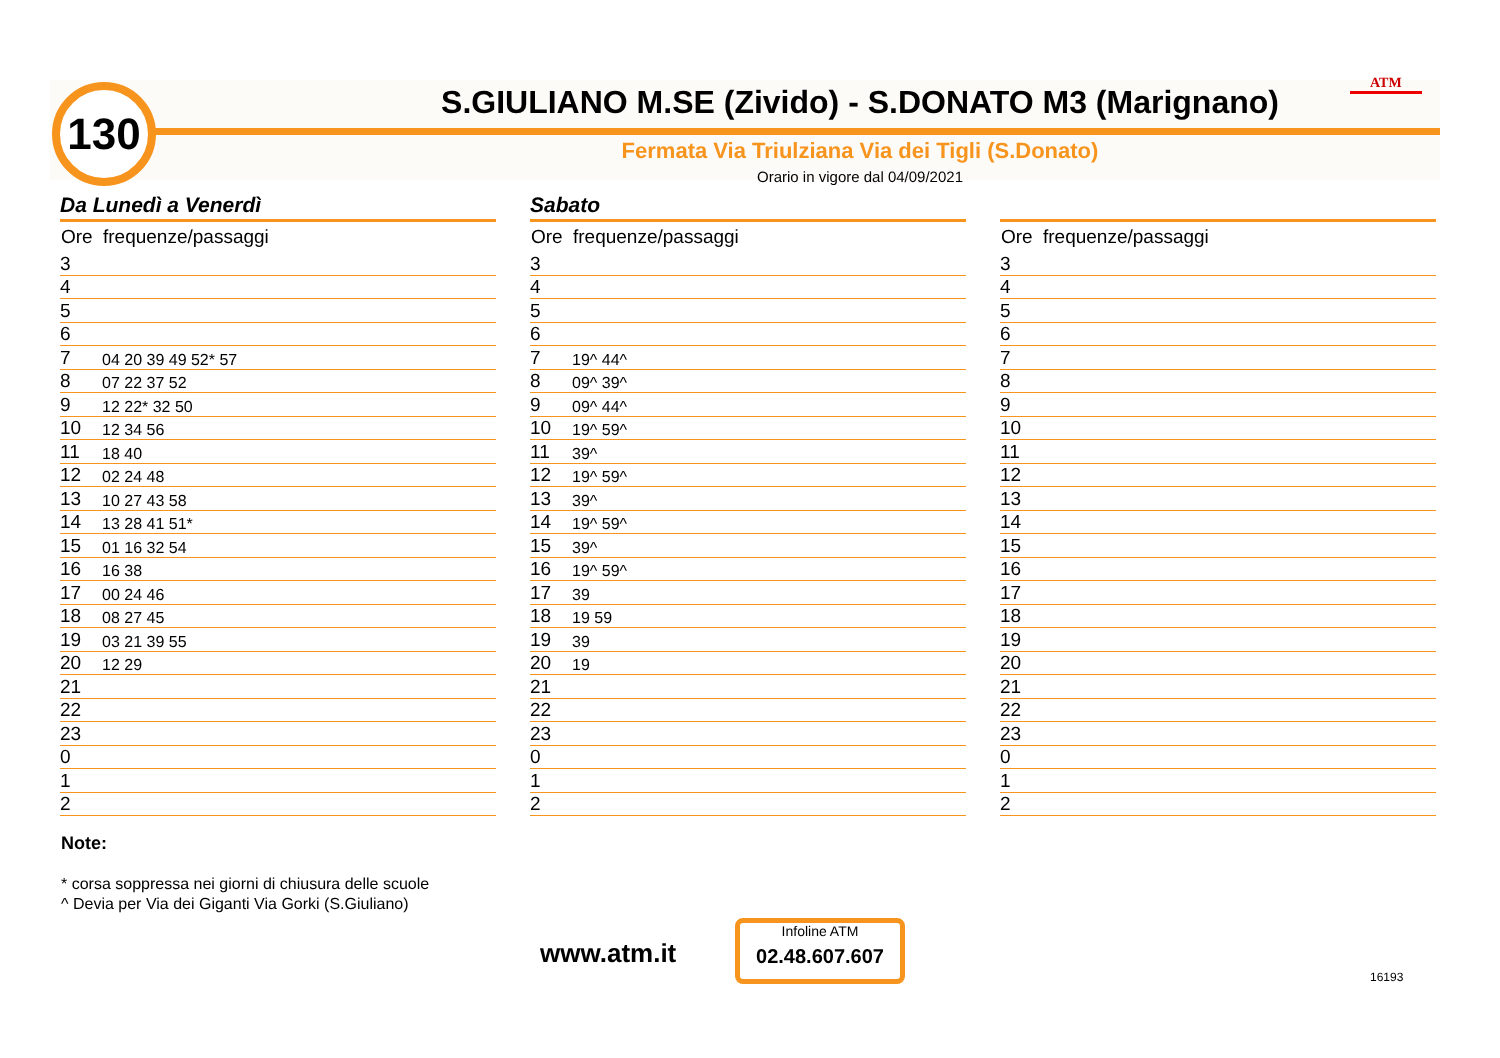130 ATM
S.GIULIANO M.SE (Zivido) - S.DONATO M3 (Marignano)
Fermata Via Triulziana Via dei Tigli (S.Donato)
Orario in vigore dal 04/09/2021
Da Lunedì a Venerdì
| Ore | frequenze/passaggi |
| --- | --- |
| 3 | |
| 4 | |
| 5 | |
| 6 | |
| 7 | 04 20 39 49 52* 57 |
| 8 | 07 22 37 52 |
| 9 | 12 22* 32 50 |
| 10 | 12 34 56 |
| 11 | 18 40 |
| 12 | 02 24 48 |
| 13 | 10 27 43 58 |
| 14 | 13 28 41 51* |
| 15 | 01 16 32 54 |
| 16 | 16 38 |
| 17 | 00 24 46 |
| 18 | 08 27 45 |
| 19 | 03 21 39 55 |
| 20 | 12 29 |
| 21 | |
| 22 | |
| 23 | |
| 0 | |
| 1 | |
| 2 | |
Sabato
| Ore | frequenze/passaggi |
| --- | --- |
| 3 | |
| 4 | |
| 5 | |
| 6 | |
| 7 | 19^ 44^ |
| 8 | 09^ 39^ |
| 9 | 09^ 44^ |
| 10 | 19^ 59^ |
| 11 | 39^ |
| 12 | 19^ 59^ |
| 13 | 39^ |
| 14 | 19^ 59^ |
| 15 | 39^ |
| 16 | 19^ 59^ |
| 17 | 39 |
| 18 | 19 59 |
| 19 | 39 |
| 20 | 19 |
| 21 | |
| 22 | |
| 23 | |
| 0 | |
| 1 | |
| 2 | |
| Ore | frequenze/passaggi |
| --- | --- |
| 3 | |
| 4 | |
| 5 | |
| 6 | |
| 7 | |
| 8 | |
| 9 | |
| 10 | |
| 11 | |
| 12 | |
| 13 | |
| 14 | |
| 15 | |
| 16 | |
| 17 | |
| 18 | |
| 19 | |
| 20 | |
| 21 | |
| 22 | |
| 23 | |
| 0 | |
| 1 | |
| 2 | |
Note:
* corsa soppressa nei giorni di chiusura delle scuole
^ Devia per Via dei Giganti Via Gorki (S.Giuliano)
www.atm.it
Infoline ATM
02.48.607.607
16193